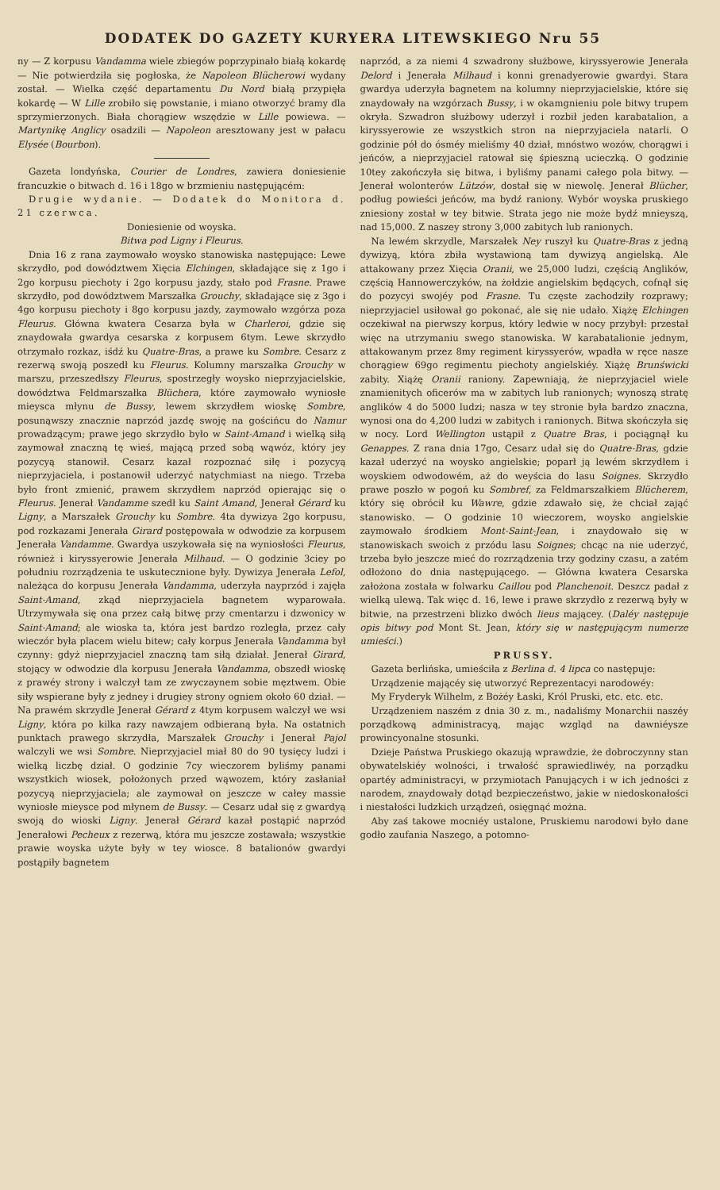DODATEK DO GAZETY KURYERA LITEWSKIEGO Nru 55
ny — Z korpusu Vandamma wiele zbiegów poprzypinało białą kokardę — Nie potwierdziła się pogłoska, że Napoleon Blücherowi wydany został. — Wielka część departamentu Du Nord białą przypięła kokardę — W Lille zrobiło się powstanie, i miano otworzyć bramy dla sprzymierzonych. Biała chorągiew wszędzie w Lille powiewa. — Martynikę Anglicy osadzili — Napoleon aresztowany jest w pałacu Elysée (Bourbon).
Gazeta londyńska, Courier de Londres, zawiera doniesienie francuzkie o bitwach d. 16 i 18go w brzmieniu następującém:
Drugie wydanie. — Dodatek do Monitora d. 21 czerwca.
Doniesienie od woyska.
Bitwa pod Ligny i Fleurus.
Dnia 16 z rana zaymowało woysko stanowiska następujące: Lewe skrzydło, pod dowództwem Xięcia Elchingen, składające się z 1go i 2go korpusu piechoty i 2go korpusu jazdy, stało pod Frasne. Prawe skrzydło, pod dowództwem Marszałka Grouchy, składające się z 3go i 4go korpusu piechoty i 8go korpusu jazdy, zaymowało wzgórza poza Fleurus. Główna kwatera Cesarza była w Charleroi, gdzie się znaydowała gwardya cesarska z korpusem 6tym. Lewe skrzydło otrzymało rozkaz, iśdź ku Quatre-Bras, a prawe ku Sombre. Cesarz z rezerwą swoją poszedł ku Fleurus. Kolumny marszałka Grouchy w marszu, przeszedłszy Fleurus, spostrzegły woysko nieprzyjacielskie, dowództwa Feldmarszałka Blüchera, które zaymowało wyniosłe mieysca młynu de Bussy, lewem skrzydłem wioskę Sombre, posunąwszy znacznie naprzód jazdę swoję na gościńcu do Namur prowadzącym; prawe jego skrzydło było w Saint-Amand i wielką siłą zaymował znaczną tę wieś, mającą przed sobą wąwóz, który jey pozycyą stanowił. Cesarz kazał rozpoznać siłę i pozycyą nieprzyjaciela, i postanowił uderzyć natychmiast na niego. Trzeba było front zmienić, prawem skrzydłem naprzód opierając się o Fleurus. Jenerał Vandamme szedł ku Saint Amand, Jenerał Gérard ku Ligny, a Marszałek Grouchy ku Sombre. 4ta dywizya 2go korpusu, pod rozkazami Jenerała Girard postępowała w odwodzie za korpusem Jenerała Vandamme. Gwardya uszykowała się na wyniosłości Fleurus, również i kiryssyerowie Jenerała Milhaud. — O godzinie 3ciey po południu rozrządzenia te uskutecznione były. Dywizya Jenerała Lefol, należąca do korpusu Jenerała Vandamma, uderzyła nayprzód i zajęła Saint-Amand, zkąd nieprzyjaciela bagnetem wyparowała. Utrzymywała się ona przez całą bitwę przy cmentarzu i dzwonicy w Saint-Amand; ale wioska ta, która jest bardzo rozległa, przez cały wieczór była placem wielu bitew; cały korpus Jenerała Vandamma był czynny: gdyż nieprzyjaciel znaczną tam siłą działał. Jenerał Girard, stojący w odwodzie dla korpusu Jenerała Vandamma, obszedł wioskę z prawéy strony i walczył tam ze zwyczaynem sobie męztwem. Obie siły wspierane były z jedney i drugiey strony ogniem około 60 dział. — Na prawém skrzydle Jenerał Gérard z 4tym korpusem walczył we wsi Ligny, która po kilka razy nawzajem odbieraną była. Na ostatnich punktach prawego skrzydła, Marszałek Grouchy i Jenerał Pajol walczyli we wsi Sombre. Nieprzyjaciel miał 80 do 90 tysięcy ludzi i wielką liczbę dział. O godzinie 7cy wieczorem byliśmy panami wszystkich wiosek, położonych przed wąwozem, który zasłaniał pozycyą nieprzyjaciela; ale zaymował on jeszcze w całey massie wyniosłe mieysce pod młynem de Bussy. — Cesarz udał się z gwardyą swoją do wioski Ligny. Jenerał Gérard kazał postąpić naprzód Jenerałowi Pecheux z rezerwą, która mu jeszcze zostawała; wszystkie prawie woyska użyte były w tey wiosce. 8 batalionów gwardyi postąpiły bagnetem
naprzód, a za niemi 4 szwadrony służbowe, kiryssyerowie Jenerała Delord i Jenerała Milhaud i konni grenadyerowie gwardyi. Stara gwardya uderzyła bagnetem na kolumny nieprzyjacielskie, które się znaydowały na wzgórzach Bussy, i w okamgnieniu pole bitwy trupem okryła. Szwadron służbowy uderzył i rozbił jeden karabatalion, a kiryssyerowie ze wszystkich stron na nieprzyjaciela natarli. O godzinie pół do ósméy mieliśmy 40 dział, mnóstwo wozów, chorągwi i jeńców, a nieprzyjaciel ratował się śpieszną ucieczką. O godzinie 10tey zakończyła się bitwa, i byliśmy panami całego pola bitwy. — Jenerał wolonterów Lützów, dostał się w niewolę. Jenerał Blücher, podług powieści jeńców, ma bydź raniony. Wybór woyska pruskiego zniesiony został w tey bitwie. Strata jego nie może bydź mnieyszą, nad 15,000. Z naszey strony 3,000 zabitych lub ranionych.
Na lewém skrzydle, Marszałek Ney ruszył ku Quatre-Bras z jedną dywizyą, która zbiła wystawioną tam dywizyą angielską. Ale attakowany przez Xięcia Oranii, we 25,000 ludzi, częścią Anglików, częścią Hannowerczyków, na żołdzie angielskim będących, cofnął się do pozycyi swojéy pod Frasne. Tu częste zachodziły rozprawy; nieprzyjaciel usiłował go pokonać, ale się nie udało. Xiążę Elchingen oczekiwał na pierwszy korpus, który ledwie w nocy przybył: przestał więc na utrzymaniu swego stanowiska. W karabatalionie jednym, attakowanym przez 8my regiment kiryssyerów, wpadła w ręce nasze chorągiew 69go regimentu piechoty angielskiéy. Xiążę Brunświcki zabity. Xiążę Oranii raniony. Zapewniają, że nieprzyjaciel wiele znamienitych oficerów ma w zabitych lub ranionych; wynoszą stratę anglików 4 do 5000 ludzi; nasza w tey stronie była bardzo znaczna, wynosi ona do 4,200 ludzi w zabitych i ranionych. Bitwa skończyła się w nocy. Lord Wellington ustąpił z Quatre Bras, i pociągnął ku Genappes. Z rana dnia 17go, Cesarz udał się do Quatre-Bras, gdzie kazał uderzyć na woysko angielskie; poparł ją lewém skrzydłem i woyskiem odwodowém, aż do weyścia do lasu Soignes. Skrzydło prawe poszło w pogoń ku Sombref, za Feldmarszałkiem Blücherem, który się obrócił ku Wawre, gdzie zdawało się, że chciał zająć stanowisko. — O godzinie 10 wieczorem, woysko angielskie zaymowało środkiem Mont-Saint-Jean, i znaydowało się w stanowiskach swoich z przódu lasu Soignes; chcąc na nie uderzyć, trzeba było jeszcze mieć do rozrządzenia trzy godziny czasu, a zatém odłożono do dnia następującego. — Główna kwatera Cesarska założona została w folwarku Caillou pod Planchenoit. Deszcz padał z wielką ulewą. Tak więc d. 16, lewe i prawe skrzydło z rezerwą były w bitwie, na przestrzeni blizko dwóch lieus mającey. (Daléy następuje opis bitwy pod Mont St. Jean, który się w następującym numerze umieści.)
PRUSSY.
Gazeta berlińska, umieściła z Berlina d. 4 lipca co następuje:
Urządzenie mającéy się utworzyć Reprezentacyi narodowéy:
My Fryderyk Wilhelm, z Bożéy Łaski, Król Pruski, etc. etc. etc.
Urządzeniem naszém z dnia 30 z. m., nadaliśmy Monarchii naszéy porządkową administracyą, mając wzgląd na dawniéysze prowincyonalne stosunki.
Dzieje Państwa Pruskiego okazują wprawdzie, że dobroczynny stan obywatelskiéy wolności, i trwałość sprawiedliwéy, na porządku opartéy administracyi, w przymiotach Panujących i w ich jedności z narodem, znaydowały dotąd bezpieczeństwo, jakie w niedoskonałości i niestałości ludzkich urządzeń, osięgnąć można.
Aby zaś takowe mocniéy ustalone, Pruskiemu narodowi było dane godło zaufania Naszego, a potomno-